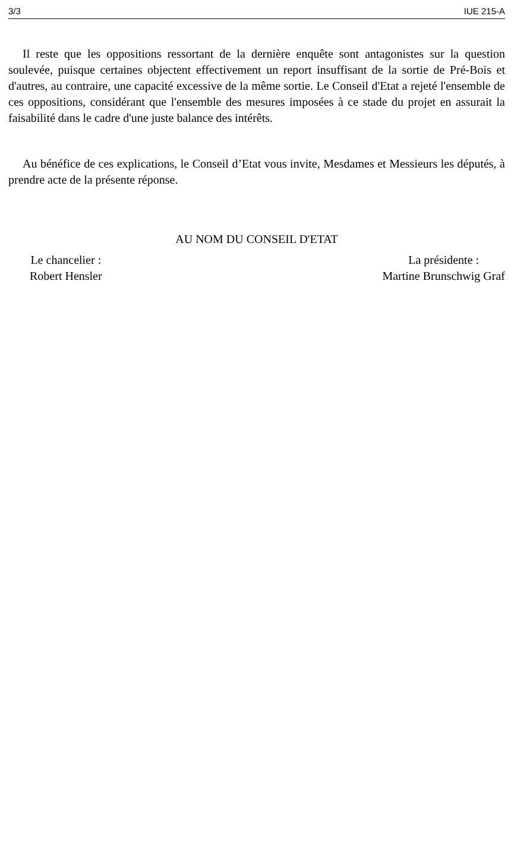3/3 IUE 215-A
Il reste que les oppositions ressortant de la dernière enquête sont antagonistes sur la question soulevée, puisque certaines objectent effectivement un report insuffisant de la sortie de Pré-Bois et d'autres, au contraire, une capacité excessive de la même sortie. Le Conseil d'Etat a rejeté l'ensemble de ces oppositions, considérant que l'ensemble des mesures imposées à ce stade du projet en assurait la faisabilité dans le cadre d'une juste balance des intérêts.
Au bénéfice de ces explications, le Conseil d’Etat vous invite, Mesdames et Messieurs les députés, à prendre acte de la présente réponse.
AU NOM DU CONSEIL D'ETAT
Le chancelier :
Robert Hensler
La présidente :
Martine Brunschwig Graf